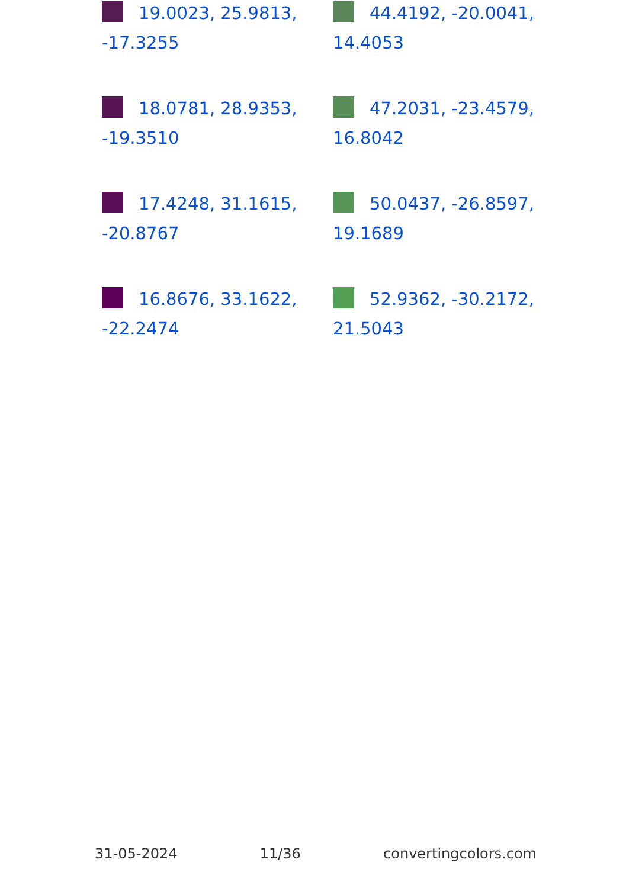19.0023, 25.9813,
-17.3255
44.4192, -20.0041,
14.4053
18.0781, 28.9353,
-19.3510
47.2031, -23.4579,
16.8042
17.4248, 31.1615,
-20.8767
50.0437, -26.8597,
19.1689
16.8676, 33.1622,
-22.2474
52.9362, -30.2172,
21.5043
31-05-2024 11/36 convertingcolors.com